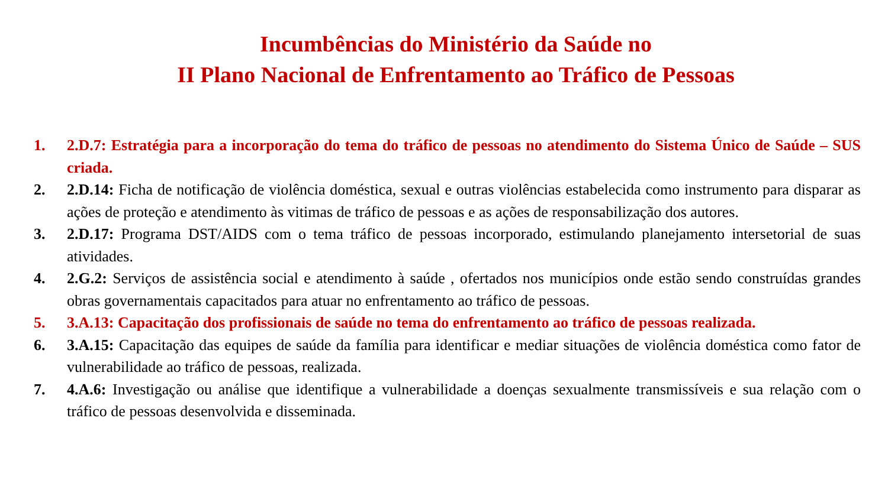Incumbências do Ministério da Saúde no
II Plano Nacional de Enfrentamento ao Tráfico de Pessoas
1. 2.D.7: Estratégia para a incorporação do tema do tráfico de pessoas no atendimento do Sistema Único de Saúde – SUS criada.
2. 2.D.14: Ficha de notificação de violência doméstica, sexual e outras violências estabelecida como instrumento para disparar as ações de proteção e atendimento às vitimas de tráfico de pessoas e as ações de responsabilização dos autores.
3. 2.D.17: Programa DST/AIDS com o tema tráfico de pessoas incorporado, estimulando planejamento intersetorial de suas atividades.
4. 2.G.2: Serviços de assistência social e atendimento à saúde , ofertados nos municípios onde estão sendo construídas grandes obras governamentais capacitados para atuar no enfrentamento ao tráfico de pessoas.
5. 3.A.13: Capacitação dos profissionais de saúde no tema do enfrentamento ao tráfico de pessoas realizada.
6. 3.A.15: Capacitação das equipes de saúde da família para identificar e mediar situações de violência doméstica como fator de vulnerabilidade ao tráfico de pessoas, realizada.
7. 4.A.6: Investigação ou análise que identifique a vulnerabilidade a doenças sexualmente transmissíveis e sua relação com o tráfico de pessoas desenvolvida e disseminada.